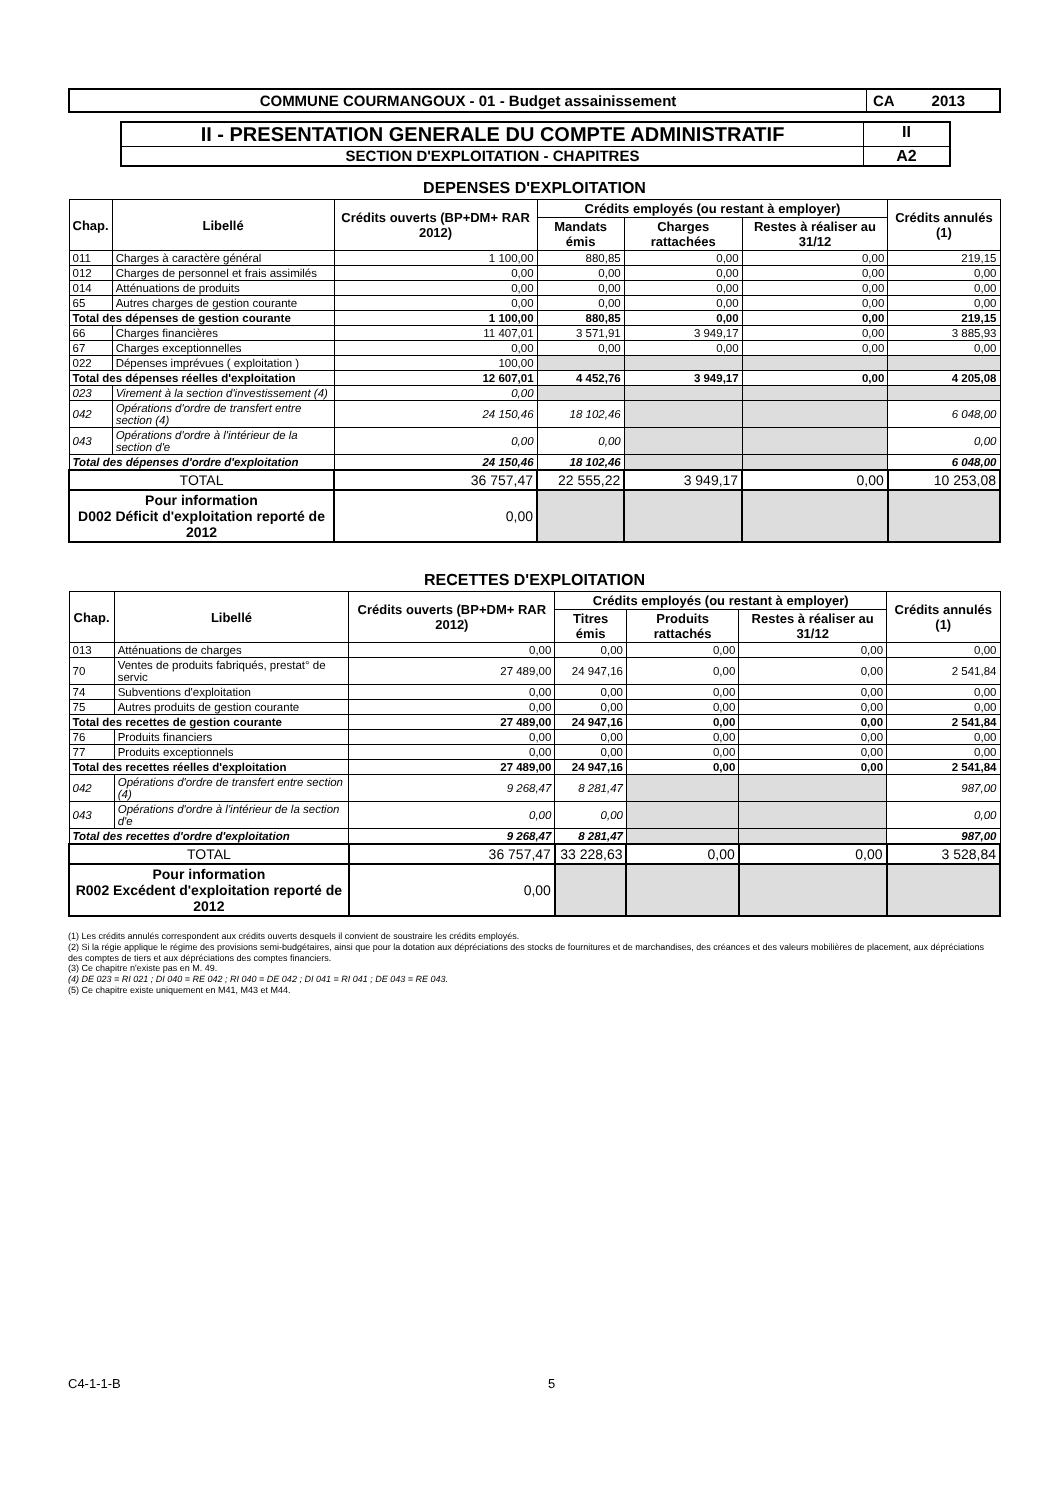COMMUNE COURMANGOUX - 01 - Budget assainissement
CA 2013
II - PRESENTATION GENERALE DU COMPTE ADMINISTRATIF
II
SECTION D'EXPLOITATION - CHAPITRES
A2
DEPENSES D'EXPLOITATION
| Chap. | Libellé | Crédits ouverts (BP+DM+ RAR 2012) | Crédits employés (ou restant à employer) | | | Crédits annulés (1) |
| --- | --- | --- | --- | --- | --- | --- |
| | | | Mandats émis | Charges rattachées | Restes à réaliser au 31/12 | |
| 011 | Charges à caractère général | 1 100,00 | 880,85 | 0,00 | 0,00 | 219,15 |
| 012 | Charges de personnel et frais assimilés | 0,00 | 0,00 | 0,00 | 0,00 | 0,00 |
| 014 | Atténuations de produits | 0,00 | 0,00 | 0,00 | 0,00 | 0,00 |
| 65 | Autres charges de gestion courante | 0,00 | 0,00 | 0,00 | 0,00 | 0,00 |
| Total des dépenses de gestion courante | | 1 100,00 | 880,85 | 0,00 | 0,00 | 219,15 |
| 66 | Charges financières | 11 407,01 | 3 571,91 | 3 949,17 | 0,00 | 3 885,93 |
| 67 | Charges exceptionnelles | 0,00 | 0,00 | 0,00 | 0,00 | 0,00 |
| 022 | Dépenses imprévues ( exploitation ) | 100,00 | | | | |
| Total des dépenses réelles d'exploitation | | 12 607,01 | 4 452,76 | 3 949,17 | 0,00 | 4 205,08 |
| 023 | Virement à la section d'investissement (4) | 0,00 | | | | |
| 042 | Opérations d'ordre de transfert entre section (4) | 24 150,46 | 18 102,46 | | | 6 048,00 |
| 043 | Opérations d'ordre à l'intérieur de la section d'e | 0,00 | 0,00 | | | 0,00 |
| Total des dépenses d'ordre d'exploitation | | 24 150,46 | 18 102,46 | | | 6 048,00 |
| TOTAL | | 36 757,47 | 22 555,22 | 3 949,17 | 0,00 | 10 253,08 |
| Pour information D002 Déficit d'exploitation reporté de 2012 | | 0,00 | | | | |
RECETTES D'EXPLOITATION
| Chap. | Libellé | Crédits ouverts (BP+DM+ RAR 2012) | Crédits employés (ou restant à employer) | | | Crédits annulés (1) |
| --- | --- | --- | --- | --- | --- | --- |
| | | | Titres émis | Produits rattachés | Restes à réaliser au 31/12 | |
| 013 | Atténuations de charges | 0,00 | 0,00 | 0,00 | 0,00 | 0,00 |
| 70 | Ventes de produits fabriqués, prestat° de servic | 27 489,00 | 24 947,16 | 0,00 | 0,00 | 2 541,84 |
| 74 | Subventions d'exploitation | 0,00 | 0,00 | 0,00 | 0,00 | 0,00 |
| 75 | Autres produits de gestion courante | 0,00 | 0,00 | 0,00 | 0,00 | 0,00 |
| Total des recettes de gestion courante | | 27 489,00 | 24 947,16 | 0,00 | 0,00 | 2 541,84 |
| 76 | Produits financiers | 0,00 | 0,00 | 0,00 | 0,00 | 0,00 |
| 77 | Produits exceptionnels | 0,00 | 0,00 | 0,00 | 0,00 | 0,00 |
| Total des recettes réelles d'exploitation | | 27 489,00 | 24 947,16 | 0,00 | 0,00 | 2 541,84 |
| 042 | Opérations d'ordre de transfert entre section (4) | 9 268,47 | 8 281,47 | | | 987,00 |
| 043 | Opérations d'ordre à l'intérieur de la section d'e | 0,00 | 0,00 | | | 0,00 |
| Total des recettes d'ordre d'exploitation | | 9 268,47 | 8 281,47 | | | 987,00 |
| TOTAL | | 36 757,47 | 33 228,63 | 0,00 | 0,00 | 3 528,84 |
| Pour information R002 Excédent d'exploitation reporté de 2012 | | 0,00 | | | | |
(1) Les crédits annulés correspondent aux crédits ouverts desquels il convient de soustraire les crédits employés.
(2) Si la régie applique le régime des provisions semi-budgétaires, ainsi que pour la dotation aux dépréciations des stocks de fournitures et de marchandises, des créances et des valeurs mobilières de placement, aux dépréciations des comptes de tiers et aux dépréciations des comptes financiers.
(3) Ce chapitre n'existe pas en M. 49.
(4) DE 023 = RI 021 ; DI 040 = RE 042 ; RI 040 = DE 042 ; DI 041 = RI 041 ; DE 043 = RE 043.
(5) Ce chapitre existe uniquement en M41, M43 et M44.
C4-1-1-B 5